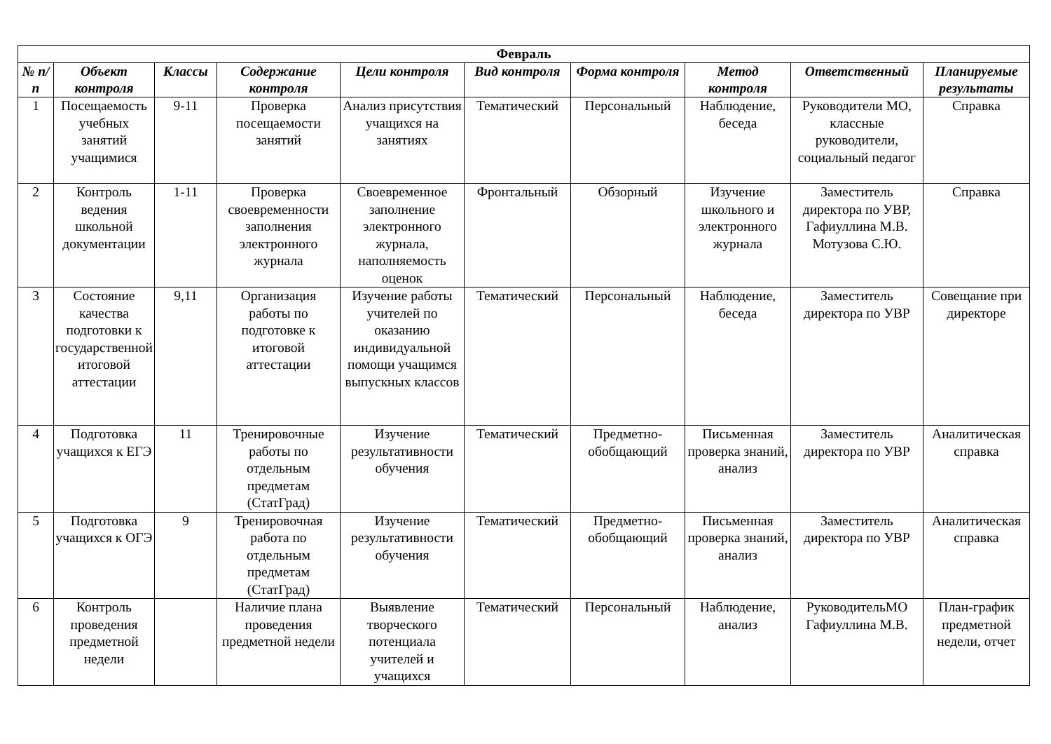| Февраль | | | | | | | | | |
| --- | --- | --- | --- | --- | --- | --- | --- | --- | --- |
| № п/п | Объект контроля | Классы | Содержание контроля | Цели контроля | Вид контроля | Форма контроля | Метод контроля | Ответственный | Планируемые результаты |
| 1 | Посещаемость учебных занятий учащимися | 9-11 | Проверка посещаемости занятий | Анализ присутствия учащихся на занятиях | Тематический | Персональный | Наблюдение, беседа | Руководители МО, классные руководители, социальный педагог | Справка |
| 2 | Контроль ведения школьной документации | 1-11 | Проверка своевременности заполнения электронного журнала | Своевременное заполнение электронного журнала, наполняемость оценок | Фронтальный | Обзорный | Изучение школьного и электронного журнала | Заместитель директора по УВР, Гафиуллина М.В. Мотузова С.Ю. | Справка |
| 3 | Состояние качества подготовки к государственной итоговой аттестации | 9,11 | Организация работы по подготовке к итоговой аттестации | Изучение работы учителей по оказанию индивидуальной помощи учащимся выпускных классов | Тематический | Персональный | Наблюдение, беседа | Заместитель директора по УВР | Совещание при директоре |
| 4 | Подготовка учащихся к ЕГЭ | 11 | Тренировочные работы по отдельным предметам (СтатГрад) | Изучение результативности обучения | Тематический | Предметно-обобщающий | Письменная проверка знаний, анализ | Заместитель директора по УВР | Аналитическая справка |
| 5 | Подготовка учащихся к ОГЭ | 9 | Тренировочная работа по отдельным предметам (СтатГрад) | Изучение результативности обучения | Тематический | Предметно-обобщающий | Письменная проверка знаний, анализ | Заместитель директора по УВР | Аналитическая справка |
| 6 | Контроль проведения предметной недели | | Наличие плана проведения предметной недели | Выявление творческого потенциала учителей и учащихся | Тематический | Персональный | Наблюдение, анализ | РуководительМО Гафиуллина М.В. | План-график предметной недели, отчет |